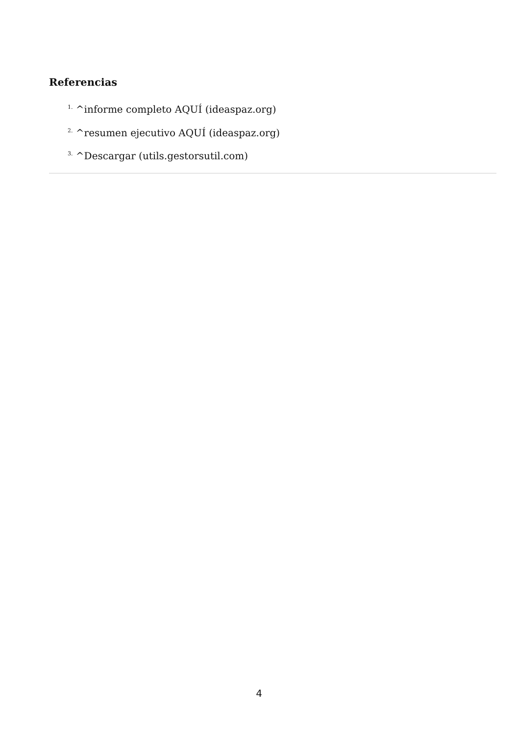Referencias
<sup>1.</sup> ^informe completo AQUÍ (ideaspaz.org)
<sup>2.</sup> ^resumen ejecutivo AQUÍ (ideaspaz.org)
<sup>3.</sup> ^Descargar (utils.gestorsutil.com)
4